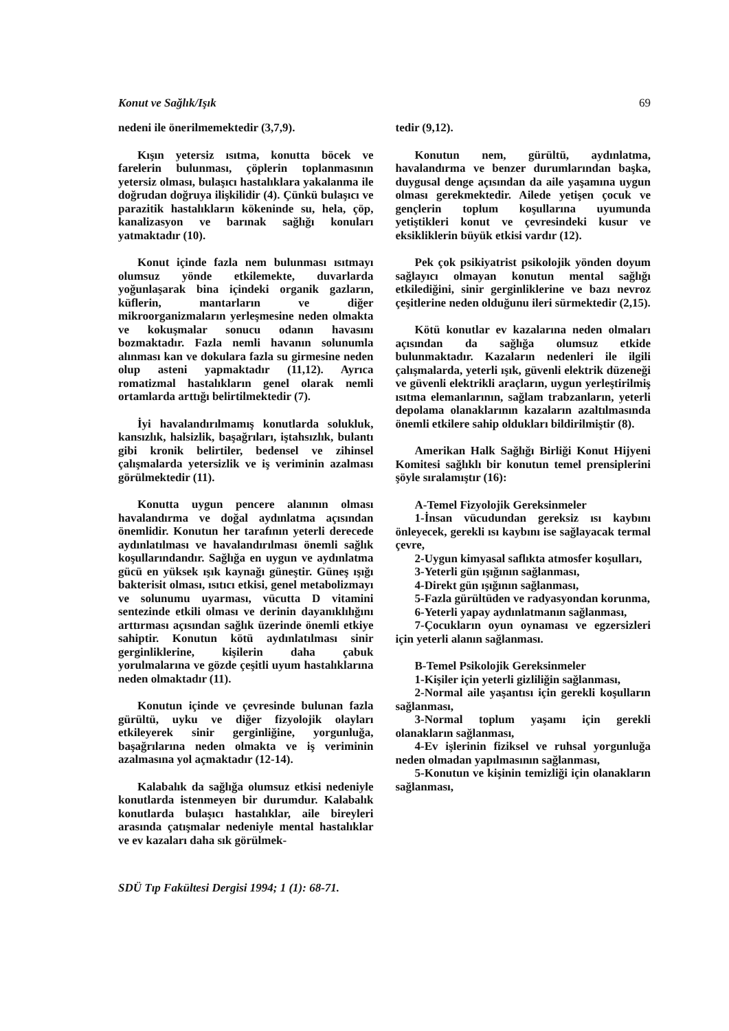Konut ve Sağlık/Işık 69
nedeni ile önerilmemektedir (3,7,9).
Kışın yetersiz ısıtma, konutta böcek ve farelerin bulunması, çöplerin toplanmasının yetersiz olması, bulaşıcı hastalıklara yakalanma ile doğrudan doğruya ilişkilidir (4). Çünkü bulaşıcı ve parazitik hastalıkların kökeninde su, hela, çöp, kanalizasyon ve barınak sağlığı konuları yatmaktadır (10).
Konut içinde fazla nem bulunması ısıtmayı olumsuz yönde etkilemekte, duvarlarda yoğunlaşarak bina içindeki organik gazların, küflerin, mantarların ve diğer mikroorganizmaların yerleşmesine neden olmakta ve kokuşmalar sonucu odanın havasını bozmaktadır. Fazla nemli havanın solunumla alınması kan ve dokulara fazla su girmesine neden olup asteni yapmaktadır (11,12). Ayrıca romatizmal hastalıkların genel olarak nemli ortamlarda arttığı belirtilmektedir (7).
İyi havalandırılmamış konutlarda solukluk, kansızlık, halsizlik, başağrıları, iştahsızlık, bulantı gibi kronik belirtiler, bedensel ve zihinsel çalışmalarda yetersizlik ve iş veriminin azalması görülmektedir (11).
Konutta uygun pencere alanının olması havalandırma ve doğal aydınlatma açısından önemlidir. Konutun her tarafının yeterli derecede aydınlatılması ve havalandırılması önemli sağlık koşullarındandır. Sağlığa en uygun ve aydınlatma gücü en yüksek ışık kaynağı güneştir. Güneş ışığı bakterisit olması, ısıtıcı etkisi, genel metabolizmayı ve solunumu uyarması, vücutta D vitamini sentezinde etkili olması ve derinin dayanıklılığını arttırması açısından sağlık üzerinde önemli etkiye sahiptir. Konutun kötü aydınlatılması sinir gerginliklerine, kişilerin daha çabuk yorulmalarına ve gözde çeşitli uyum hastalıklarına neden olmaktadır (11).
Konutun içinde ve çevresinde bulunan fazla gürültü, uyku ve diğer fizyolojik olayları etkileyerek sinir gerginliğine, yorgunluğa, başağrılarına neden olmakta ve iş veriminin azalmasına yol açmaktadır (12-14).
Kalabalık da sağlığa olumsuz etkisi nedeniyle konutlarda istenmeyen bir durumdur. Kalabalık konutlarda bulaşıcı hastalıklar, aile bireyleri arasında çatışmalar nedeniyle mental hastalıklar ve ev kazaları daha sık görülmek-
tedir (9,12).
Konutun nem, gürültü, aydınlatma, havalandırma ve benzer durumlarından başka, duygusal denge açısından da aile yaşamına uygun olması gerekmektedir. Ailede yetişen çocuk ve gençlerin toplum koşullarına uyumunda yetiştikleri konut ve çevresindeki kusur ve eksikliklerin büyük etkisi vardır (12).
Pek çok psikiyatrist psikolojik yönden doyum sağlayıcı olmayan konutun mental sağlığı etkilediğini, sinir gerginliklerine ve bazı nevroz çeşitlerine neden olduğunu ileri sürmektedir (2,15).
Kötü konutlar ev kazalarına neden olmaları açısından da sağlığa olumsuz etkide bulunmaktadır. Kazaların nedenleri ile ilgili çalışmalarda, yeterli ışık, güvenli elektrik düzeneği ve güvenli elektrikli araçların, uygun yerleştirilmiş ısıtma elemanlarının, sağlam trabzanların, yeterli depolama olanaklarının kazaların azaltılmasında önemli etkilere sahip oldukları bildirilmiştir (8).
Amerikan Halk Sağlığı Birliği Konut Hijyeni Komitesi sağlıklı bir konutun temel prensiplerini şöyle sıralamıştır (16):
A-Temel Fizyolojik Gereksinmeler
1-İnsan vücudundan gereksiz ısı kaybını önleyecek, gerekli ısı kaybını ise sağlayacak termal çevre,
2-Uygun kimyasal saflıkta atmosfer koşulları,
3-Yeterli gün ışığının sağlanması,
4-Direkt gün ışığının sağlanması,
5-Fazla gürültüden ve radyasyondan korunma,
6-Yeterli yapay aydınlatmanın sağlanması,
7-Çocukların oyun oynaması ve egzersizleri için yeterli alanın sağlanması.
B-Temel Psikolojik Gereksinmeler
1-Kişiler için yeterli gizliliğin sağlanması,
2-Normal aile yaşantısı için gerekli koşulların sağlanması,
3-Normal toplum yaşamı için gerekli olanakların sağlanması,
4-Ev işlerinin fiziksel ve ruhsal yorgunluğa neden olmadan yapılmasının sağlanması,
5-Konutun ve kişinin temizliği için olanakların sağlanması,
SDÜ Tıp Fakültesi Dergisi 1994; 1 (1): 68-71.